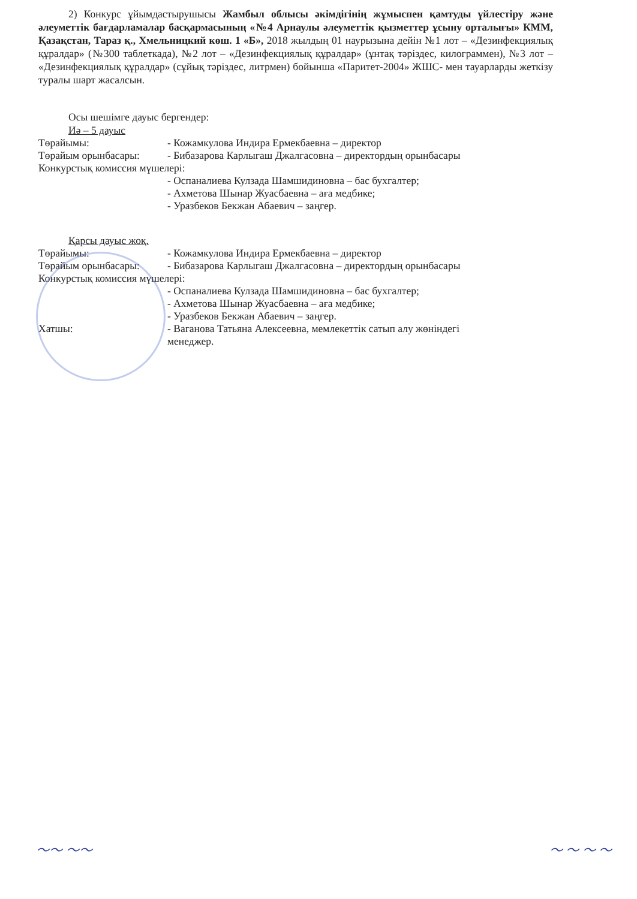2) Конкурс ұйымдастырушысы Жамбыл облысы әкімдігінің жұмыспен қамтуды үйлестіру және әлеуметтік бағдарламалар басқармасының «№4 Арнаулы әлеуметтік қызметтер ұсыну орталығы» КММ, Қазақстан, Тараз қ., Хмельницкий көш. 1 «Б», 2018 жылдың 01 наурызына дейін №1 лот – «Дезинфекциялық құралдар» (№300 таблеткада), №2 лот – «Дезинфекциялық құралдар» (ұнтақ тәріздес, килограммен), №3 лот – «Дезинфекциялық құралдар» (сұйық тәріздес, литрмен) бойынша «Паритет-2004» ЖШС- мен тауарларды жеткізу туралы шарт жасалсын.
Осы шешімге дауыс бергендер:
Иә – 5 дауыс
Төрайымы: - Кожамкулова Индира Ермекбаевна – директор
Төрайым орынбасары: - Бибазарова Карлыгаш Джалгасовна – директордың орынбасары
Конкурстық комиссия мүшелері:
- Оспаналиева Кулзада Шамшидиновна – бас бухгалтер;
- Ахметова Шынар Жуасбаевна – аға медбике;
- Уразбеков Бекжан Абаевич – заңгер.
Қарсы дауыс жоқ.
Төрайымы: - Кожамкулова Индира Ермекбаевна – директор
Төрайым орынбасары: - Бибазарова Карлыгаш Джалгасовна – директордың орынбасары
Конкурстық комиссия мүшелері:
- Оспаналиева Кулзада Шамшидиновна – бас бухгалтер;
- Ахметова Шынар Жуасбаевна – аға медбике;
- Уразбеков Бекжан Абаевич – заңгер.
Хатшы: - Ваганова Татьяна Алексеевна, мемлекеттік сатып алу жөніндегі
менеджер.
～～ ～～ ～ ～ ～ ～